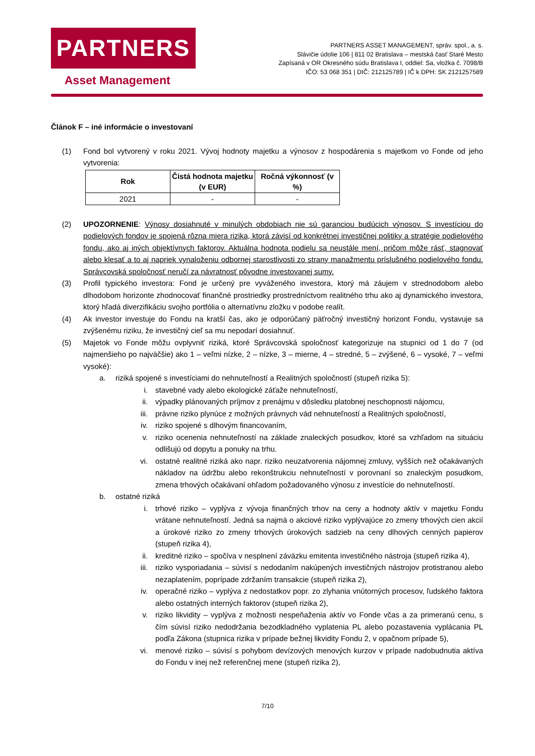PARTNERS
Asset Management
PARTNERS ASSET MANAGEMENT, správ. spol., a. s.
Slávičie údolie 106 | 811 02 Bratislava – mestská časť Staré Mesto
Zapísaná v OR Okresného súdu Bratislava I, oddiel: Sa, vložka č. 7098/B
IČO: 53 068 351 | DIČ: 212125789 | IČ k DPH: SK 2121257589
Článok F – iné informácie o investovaní
(1) Fond bol vytvorený v roku 2021. Vývoj hodnoty majetku a výnosov z hospodárenia s majetkom vo Fonde od jeho vytvorenia:
| Rok | Čistá hodnota majetku (v EUR) | Ročná výkonnosť (v %) |
| --- | --- | --- |
| 2021 | - | - |
(2) UPOZORNENIE: Výnosy dosiahnuté v minulých obdobiach nie sú garanciou budúcich výnosov. S investíciou do podielových fondov je spojená rôzna miera rizika, ktorá závisí od konkrétnej investičnej politiky a stratégie podielového fondu, ako aj iných objektívnych faktorov. Aktuálna hodnota podielu sa neustále mení, pričom môže rásť, stagnovať alebo klesať a to aj napriek vynaloženiu odbornej starostlivosti zo strany manažmentu príslušného podielového fondu. Správcovská spoločnosť neručí za návratnosť pôvodne investovanej sumy.
(3) Profil typického investora: Fond je určený pre vyváženého investora, ktorý má záujem v strednodobom alebo dlhodobom horizonte zhodnocovať finančné prostriedky prostredníctvom realitného trhu ako aj dynamického investora, ktorý hľadá diverzifikáciu svojho portfólia o alternatívnu zložku v podobe realít.
(4) Ak investor investuje do Fondu na kratší čas, ako je odporúčaný päťročný investičný horizont Fondu, vystavuje sa zvýšenému riziku, že investičný cieľ sa mu nepodarí dosiahnuť.
(5) Majetok vo Fonde môžu ovplyvniť riziká, ktoré Správcovská spoločnosť kategorizuje na stupnici od 1 do 7 (od najmenšieho po najväčšie) ako 1 – veľmi nízke, 2 – nízke, 3 – mierne, 4 – stredné, 5 – zvýšené, 6 – vysoké, 7 – veľmi vysoké):
a. riziká spojené s investíciami do nehnuteľností a Realitných spoločností (stupeň rizika 5):
i. stavebné vady alebo ekologické záťaže nehnuteľností,
ii. výpadky plánovaných príjmov z prenájmu v dôsledku platobnej neschopnosti nájomcu,
iii.
právne riziko plynúce z možných právnych vád nehnuteľností a Realitných spoločností,
iv. riziko spojené s dlhovým financovaním,
v. riziko ocenenia nehnuteľností na základe znaleckých posudkov, ktoré sa vzhľadom na situáciu odlišujú od dopytu a ponuky na trhu.
vi. ostatné realitné riziká ako napr. riziko neuzatvorenia nájomnej zmluvy, vyšších než očakávaných nákladov na údržbu alebo rekonštrukciu nehnuteľností v porovnaní so znaleckým posudkom, zmena trhových očakávaní ohľadom požadovaného výnosu z investície do nehnuteľností.
b. ostatné riziká
i. trhové riziko – vyplýva z vývoja finančných trhov na ceny a hodnoty aktív v majetku Fondu vrátane nehnuteľností. Jedná sa najmä o akciové riziko vyplývajúce zo zmeny trhových cien akcií a úrokové riziko zo zmeny trhových úrokových sadzieb na ceny dlhových cenných papierov (stupeň rizika 4),
ii. kreditné riziko – spočíva v nesplnení záväzku emitenta investičného nástroja (stupeň rizika 4),
iii.
riziko vysporiadania – súvisí s nedodaním nakúpených investičných nástrojov protistranou alebo nezaplatením, poprípade zdržaním transakcie (stupeň rizika 2),
iv. operačné riziko – vyplýva z nedostatkov popr. zo zlyhania vnútorných procesov, ľudského faktora alebo ostatných interných faktorov (stupeň rizika 2),
v. riziko likvidity – vyplýva z možnosti nespeňaženia aktív vo Fonde včas a za primeranú cenu, s čím súvisí riziko nedodržania bezodkladného vyplatenia PL alebo pozastavenia vyplácania PL podľa Zákona (stupnica rizika v prípade bežnej likvidity Fondu 2, v opačnom prípade 5),
vi. menové riziko – súvisí s pohybom devízových menových kurzov v prípade nadobudnutia aktíva do Fondu v inej než referenčnej mene (stupeň rizika 2),
7/10